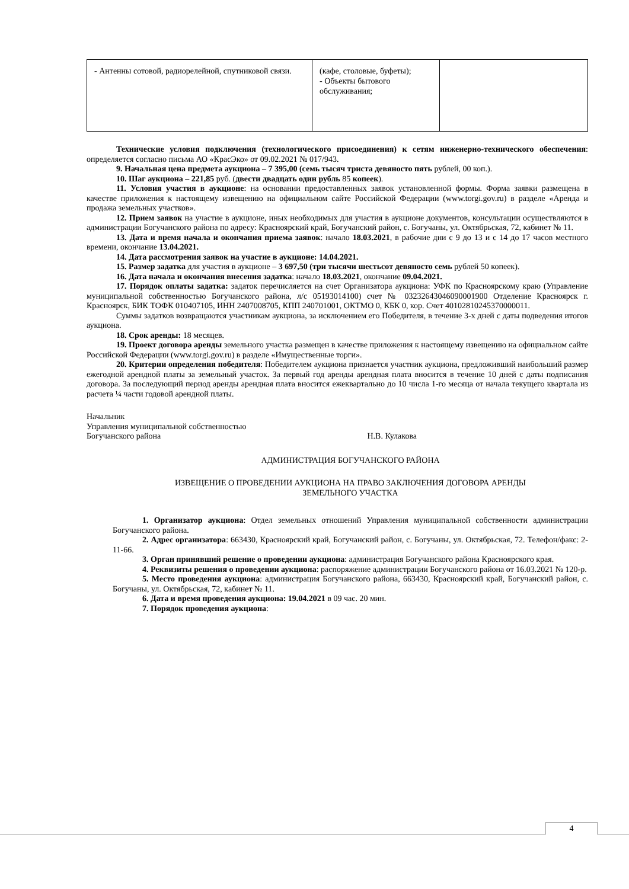| - Антенны сотовой, радиорелейной, спутниковой связи. | (кафе, столовые, буфеты); - Объекты бытового обслуживания; | |
Технические условия подключения (технологического присоединения) к сетям инженерно-технического обеспечения: определяется согласно письма АО «КрасЭко» от 09.02.2021 № 017/943.
9. Начальная цена предмета аукциона – 7 395,00 (семь тысяч триста девяносто пять рублей, 00 коп.).
10. Шаг аукциона – 221,85 руб. (двести двадцать один рубль 85 копеек).
11. Условия участия в аукционе: на основании предоставленных заявок установленной формы. Форма заявки размещена в качестве приложения к настоящему извещению на официальном сайте Российской Федерации (www.torgi.gov.ru) в разделе «Аренда и продажа земельных участков».
12. Прием заявок на участие в аукционе, иных необходимых для участия в аукционе документов, консультации осуществляются в администрации Богучанского района по адресу: Красноярский край, Богучанский район, с. Богучаны, ул. Октябрьская, 72, кабинет № 11.
13. Дата и время начала и окончания приема заявок: начало 18.03.2021, в рабочие дни с 9 до 13 и с 14 до 17 часов местного времени, окончание 13.04.2021.
14. Дата рассмотрения заявок на участие в аукционе: 14.04.2021.
15. Размер задатка для участия в аукционе – 3 697,50 (три тысячи шестьсот девяносто семь рублей 50 копеек).
16. Дата начала и окончания внесения задатка: начало 18.03.2021, окончание 09.04.2021.
17. Порядок оплаты задатка: задаток перечисляется на счет Организатора аукциона: УФК по Красноярскому краю (Управление муниципальной собственностью Богучанского района, л/с 05193014100) счет № 03232643046090001900 Отделение Красноярск г. Красноярск, БИК ТОФК 010407105, ИНН 2407008705, КПП 240701001, ОКТМО 0, КБК 0, кор. Счет 40102810245370000011.
Суммы задатков возвращаются участникам аукциона, за исключением его Победителя, в течение 3-х дней с даты подведения итогов аукциона.
18. Срок аренды: 18 месяцев.
19. Проект договора аренды земельного участка размещен в качестве приложения к настоящему извещению на официальном сайте Российской Федерации (www.torgi.gov.ru) в разделе «Имущественные торги».
20. Критерии определения победителя: Победителем аукциона признается участник аукциона, предложивший наибольший размер ежегодной арендной платы за земельный участок. За первый год аренды арендная плата вносится в течение 10 дней с даты подписания договора. За последующий период аренды арендная плата вносится ежеквартально до 10 числа 1-го месяца от начала текущего квартала из расчета ¼ части годовой арендной платы.
Начальник
Управления муниципальной собственностью
Богучанского района Н.В. Кулакова
АДМИНИСТРАЦИЯ БОГУЧАНСКОГО РАЙОНА
ИЗВЕЩЕНИЕ О ПРОВЕДЕНИИ АУКЦИОНА НА ПРАВО ЗАКЛЮЧЕНИЯ ДОГОВОРА АРЕНДЫ
ЗЕМЕЛЬНОГО УЧАСТКА
1. Организатор аукциона: Отдел земельных отношений Управления муниципальной собственности администрации Богучанского района.
2. Адрес организатора: 663430, Красноярский край, Богучанский район, с. Богучаны, ул. Октябрьская, 72. Телефон/факс: 2-11-66.
3. Орган принявший решение о проведении аукциона: администрация Богучанского района Красноярского края.
4. Реквизиты решения о проведении аукциона: распоряжение администрации Богучанского района от 16.03.2021 № 120-р.
5. Место проведения аукциона: администрация Богучанского района, 663430, Красноярский край, Богучанский район, с. Богучаны, ул. Октябрьская, 72, кабинет № 11.
6. Дата и время проведения аукциона: 19.04.2021 в 09 час. 20 мин.
7. Порядок проведения аукциона:
4